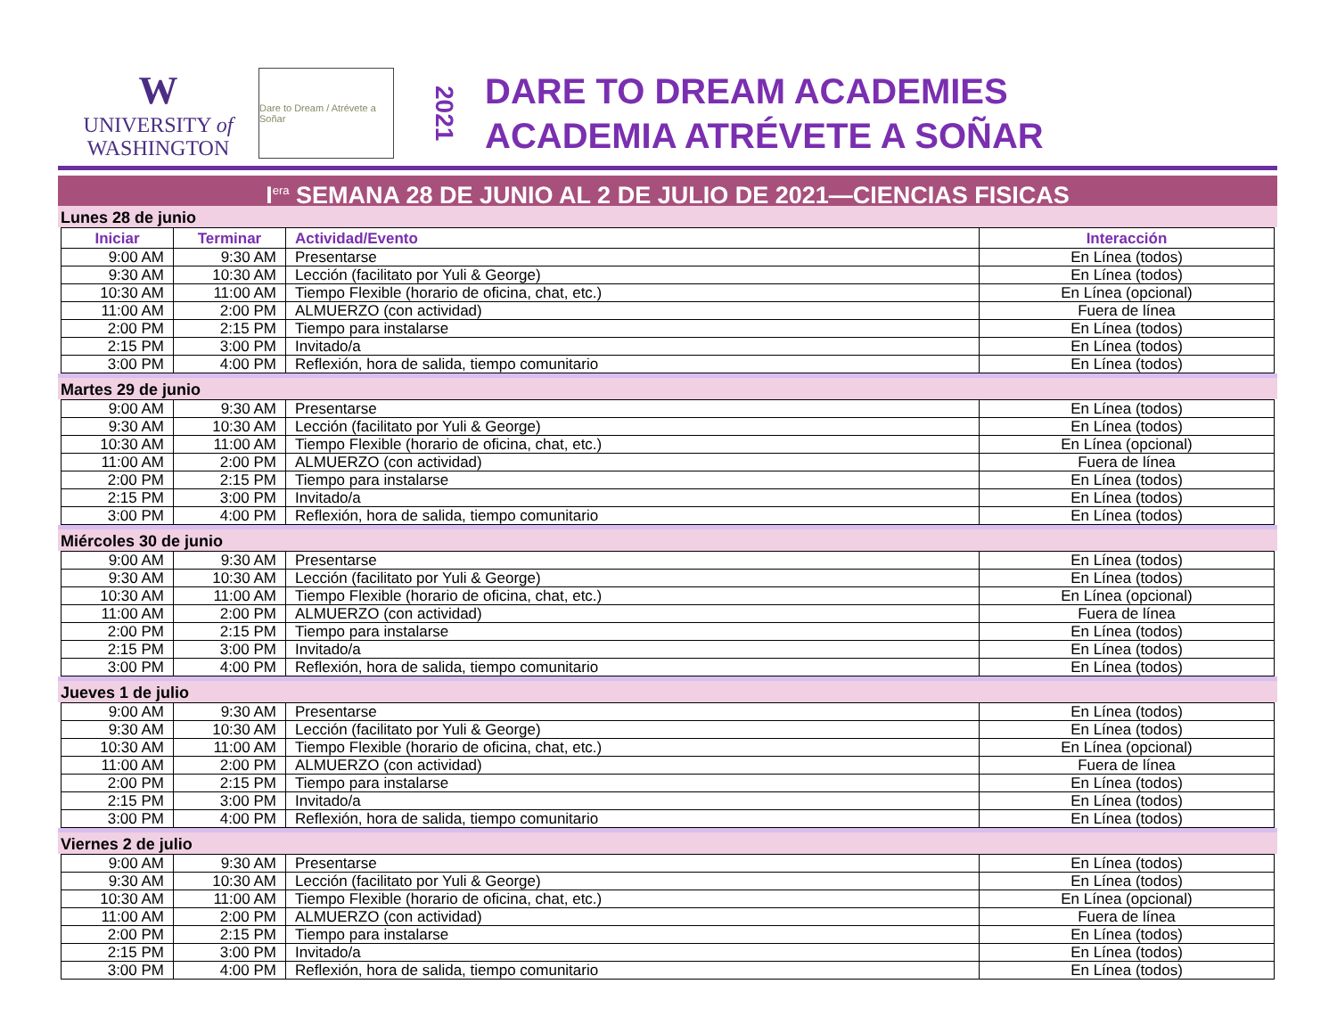W
UNIVERSITY of
WASHINGTON
Dare to Dream / Atrévete a Soñar
2021
DARE TO DREAM ACADEMIES
ACADEMIA ATRÉVETE A SOÑAR
I<sup>era</sup> SEMANA 28 DE JUNIO AL 2 DE JULIO DE 2021—CIENCIAS FISICAS
Lunes 28 de junio
| Iniciar | Terminar | Actividad/Evento | Interacción |
| --- | --- | --- | --- |
| 9:00 AM | 9:30 AM | Presentarse | En Línea (todos) |
| 9:30 AM | 10:30 AM | Lección (facilitato por Yuli & George) | En Línea (todos) |
| 10:30 AM | 11:00 AM | Tiempo Flexible (horario de oficina, chat, etc.) | En Línea (opcional) |
| 11:00 AM | 2:00 PM | ALMUERZO (con actividad) | Fuera de línea |
| 2:00 PM | 2:15 PM | Tiempo para instalarse | En Línea (todos) |
| 2:15 PM | 3:00 PM | Invitado/a | En Línea (todos) |
| 3:00 PM | 4:00 PM | Reflexión, hora de salida, tiempo comunitario | En Línea (todos) |
Martes 29 de junio
| 9:00 AM | 9:30 AM | Presentarse | En Línea (todos) |
| 9:30 AM | 10:30 AM | Lección (facilitato por Yuli & George) | En Línea (todos) |
| 10:30 AM | 11:00 AM | Tiempo Flexible (horario de oficina, chat, etc.) | En Línea (opcional) |
| 11:00 AM | 2:00 PM | ALMUERZO (con actividad) | Fuera de línea |
| 2:00 PM | 2:15 PM | Tiempo para instalarse | En Línea (todos) |
| 2:15 PM | 3:00 PM | Invitado/a | En Línea (todos) |
| 3:00 PM | 4:00 PM | Reflexión, hora de salida, tiempo comunitario | En Línea (todos) |
Miércoles 30 de junio
| 9:00 AM | 9:30 AM | Presentarse | En Línea (todos) |
| 9:30 AM | 10:30 AM | Lección (facilitato por Yuli & George) | En Línea (todos) |
| 10:30 AM | 11:00 AM | Tiempo Flexible (horario de oficina, chat, etc.) | En Línea (opcional) |
| 11:00 AM | 2:00 PM | ALMUERZO (con actividad) | Fuera de línea |
| 2:00 PM | 2:15 PM | Tiempo para instalarse | En Línea (todos) |
| 2:15 PM | 3:00 PM | Invitado/a | En Línea (todos) |
| 3:00 PM | 4:00 PM | Reflexión, hora de salida, tiempo comunitario | En Línea (todos) |
Jueves 1 de julio
| 9:00 AM | 9:30 AM | Presentarse | En Línea (todos) |
| 9:30 AM | 10:30 AM | Lección (facilitato por Yuli & George) | En Línea (todos) |
| 10:30 AM | 11:00 AM | Tiempo Flexible (horario de oficina, chat, etc.) | En Línea (opcional) |
| 11:00 AM | 2:00 PM | ALMUERZO (con actividad) | Fuera de línea |
| 2:00 PM | 2:15 PM | Tiempo para instalarse | En Línea (todos) |
| 2:15 PM | 3:00 PM | Invitado/a | En Línea (todos) |
| 3:00 PM | 4:00 PM | Reflexión, hora de salida, tiempo comunitario | En Línea (todos) |
Viernes 2 de julio
| 9:00 AM | 9:30 AM | Presentarse | En Línea (todos) |
| 9:30 AM | 10:30 AM | Lección (facilitato por Yuli & George) | En Línea (todos) |
| 10:30 AM | 11:00 AM | Tiempo Flexible (horario de oficina, chat, etc.) | En Línea (opcional) |
| 11:00 AM | 2:00 PM | ALMUERZO (con actividad) | Fuera de línea |
| 2:00 PM | 2:15 PM | Tiempo para instalarse | En Línea (todos) |
| 2:15 PM | 3:00 PM | Invitado/a | En Línea (todos) |
| 3:00 PM | 4:00 PM | Reflexión, hora de salida, tiempo comunitario | En Línea (todos) |